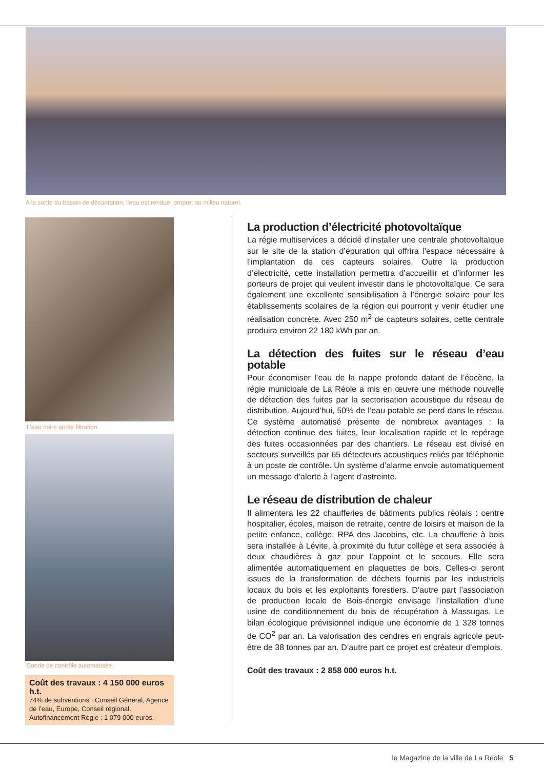A la sortie du bassin de décantation, l’eau est rendue, propre, au milieu naturel.
L’eau noire après filtration.
Sonde de contrôle automatisée.
Coût des travaux : 4 150 000 euros h.t.
74% de subventions : Conseil Général, Agence de l’eau, Europe, Conseil régional. Autofinancement Régie : 1 079 000 euros.
La production d’électricité photovoltaïque
La régie multiservices a décidé d’installer une centrale photovoltaïque sur le site de la station d’épuration qui offrira l’espace nécessaire à l’implantation de ces capteurs solaires. Outre la production d’électricité, cette installation permettra d’accueillir et d’informer les porteurs de projet qui veulent investir dans le photovoltaïque. Ce sera également une excellente sensibilisation à l’énergie solaire pour les établissements scolaires de la région qui pourront y venir étudier une réalisation concrète. Avec 250 m<sup>2</sup> de capteurs solaires, cette centrale produira environ 22 180 kWh par an.
La détection des fuites sur le réseau d’eau potable
Pour économiser l’eau de la nappe profonde datant de l’éocène, la régie municipale de La Réole a mis en œuvre une méthode nouvelle de détection des fuites par la sectorisation acoustique du réseau de distribution. Aujourd’hui, 50% de l’eau potable se perd dans le réseau. Ce système automatisé présente de nombreux avantages : la détection continue des fuites, leur localisation rapide et le repérage des fuites occasionnées par des chantiers. Le réseau est divisé en secteurs surveillés par 65 détecteurs acoustiques reliés par téléphonie à un poste de contrôle. Un système d’alarme envoie automatiquement un message d’alerte à l’agent d’astreinte.
Le réseau de distribution de chaleur
Il alimentera les 22 chaufferies de bâtiments publics réolais : centre hospitalier, écoles, maison de retraite, centre de loisirs et maison de la petite enfance, collège, RPA des Jacobins, etc. La chaufferie à bois sera installée à Lévite, à proximité du futur collège et sera associée à deux chaudières à gaz pour l’appoint et le secours. Elle sera alimentée automatiquement en plaquettes de bois. Celles-ci seront issues de la transformation de déchets fournis par les industriels locaux du bois et les exploitants forestiers. D’autre part l’association de production locale de Bois-énergie envisage l’installation d’une usine de conditionnement du bois de récupération à Massugas. Le bilan écologique prévisionnel indique une économie de 1 328 tonnes de CO<sup>2</sup> par an. La valorisation des cendres en engrais agricole peut-être de 38 tonnes par an. D’autre part ce projet est créateur d’emplois.
Coût des travaux : 2 858 000 euros h.t.
le Magazine de la ville de La Réole 5